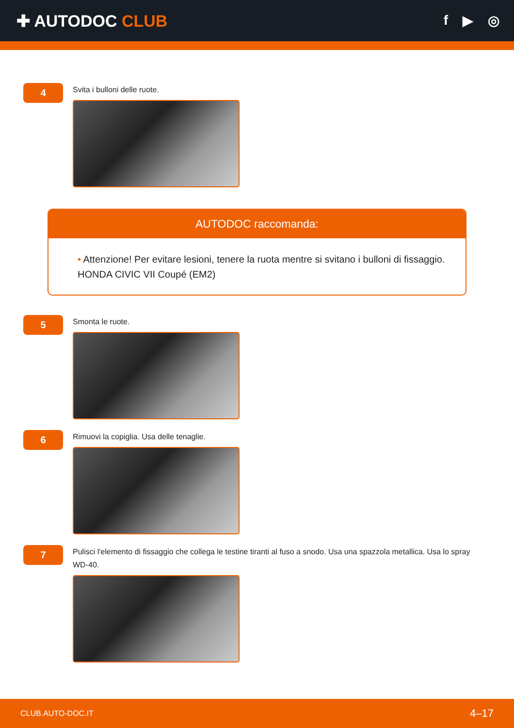✚ AUTODOC CLUB
f ▶ ◎
4
Svita i bulloni delle ruote.
AUTODOC raccomanda:
• Attenzione! Per evitare lesioni, tenere la ruota mentre si svitano i bulloni di fissaggio. HONDA CIVIC VII Coupé (EM2)
5
Smonta le ruote.
6
Rimuovi la copiglia. Usa delle tenaglie.
7
Pulisci l'elemento di fissaggio che collega le testine tiranti al fuso a snodo. Usa una spazzola metallica. Usa lo spray WD-40.
CLUB.AUTO-DOC.IT 4–17